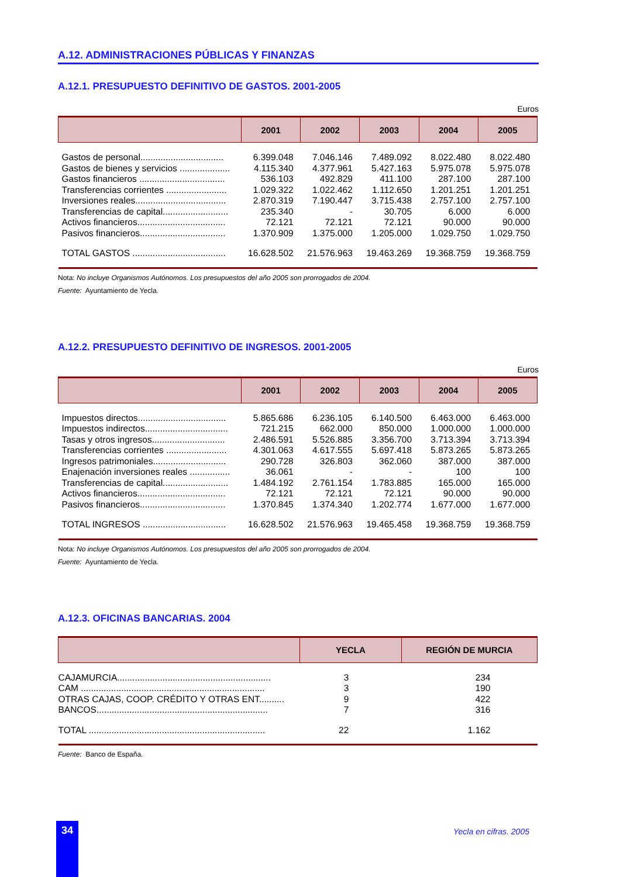A.12. ADMINISTRACIONES PÚBLICAS Y FINANZAS
A.12.1. PRESUPUESTO DEFINITIVO DE GASTOS. 2001-2005
Euros
| | 2001 | 2002 | 2003 | 2004 | 2005 |
| --- | --- | --- | --- | --- | --- |
| Gastos de personal................................. | 6.399.048 | 7.046.146 | 7.489.092 | 8.022.480 | 8.022.480 |
| Gastos de bienes y servicios .................... | 4.115.340 | 4.377.961 | 5.427.163 | 5.975.078 | 5.975.078 |
| Gastos financieros .................................. | 536.103 | 492.829 | 411.100 | 287.100 | 287.100 |
| Transferencias corrientes ........................ | 1.029.322 | 1.022.462 | 1.112.650 | 1.201.251 | 1.201.251 |
| Inversiones reales.................................... | 2.870.319 | 7.190.447 | 3.715.438 | 2.757.100 | 2.757.100 |
| Transferencias de capital.......................... | 235.340 | - | 30.705 | 6.000 | 6.000 |
| Activos financieros................................... | 72.121 | 72.121 | 72.121 | 90.000 | 90.000 |
| Pasivos financieros.................................. | 1.370.909 | 1.375.000 | 1.205.000 | 1.029.750 | 1.029.750 |
| TOTAL GASTOS ..................................... | 16.628.502 | 21.576.963 | 19.463.269 | 19.368.759 | 19.368.759 |
Nota: No incluye Organismos Autónomos. Los presupuestos del año 2005 son prorrogados de 2004.
Fuente: Ayuntamiento de Yecla.
A.12.2. PRESUPUESTO DEFINITIVO DE INGRESOS. 2001-2005
Euros
| | 2001 | 2002 | 2003 | 2004 | 2005 |
| --- | --- | --- | --- | --- | --- |
| Impuestos directos................................... | 5.865.686 | 6.236.105 | 6.140.500 | 6.463.000 | 6.463.000 |
| Impuestos indirectos................................. | 721.215 | 662.000 | 850.000 | 1.000.000 | 1.000.000 |
| Tasas y otros ingresos............................. | 2.486.591 | 5.526.885 | 3.356.700 | 3.713.394 | 3.713.394 |
| Transferencias corrientes ........................ | 4.301.063 | 4.617.555 | 5.697.418 | 5.873.265 | 5.873.265 |
| Ingresos patrimoniales............................. | 290.728 | 326.803 | 362.060 | 387.000 | 387.000 |
| Enajenación inversiones reales ................ | 36.061 | - | - | 100 | 100 |
| Transferencias de capital.......................... | 1.484.192 | 2.761.154 | 1.783.885 | 165.000 | 165.000 |
| Activos financieros................................... | 72.121 | 72.121 | 72.121 | 90.000 | 90.000 |
| Pasivos financieros.................................. | 1.370.845 | 1.374.340 | 1.202.774 | 1.677.000 | 1.677.000 |
| TOTAL INGRESOS ................................. | 16.628.502 | 21.576.963 | 19.465.458 | 19.368.759 | 19.368.759 |
Nota: No incluye Organismos Autónomos. Los presupuestos del año 2005 son prorrogados de 2004.
Fuente: Ayuntamiento de Yecla.
A.12.3. OFICINAS BANCARIAS. 2004
| | YECLA | REGIÓN DE MURCIA |
| --- | --- | --- |
| CAJAMURCIA............................................................. | 3 | 234 |
| CAM ......................................................................... | 3 | 190 |
| OTRAS CAJAS, COOP. CRÉDITO Y OTRAS ENT.......... | 9 | 422 |
| BANCOS.................................................................... | 7 | 316 |
| TOTAL ...................................................................... | 22 | 1.162 |
Fuente: Banco de España.
34 Yecla en cifras. 2005